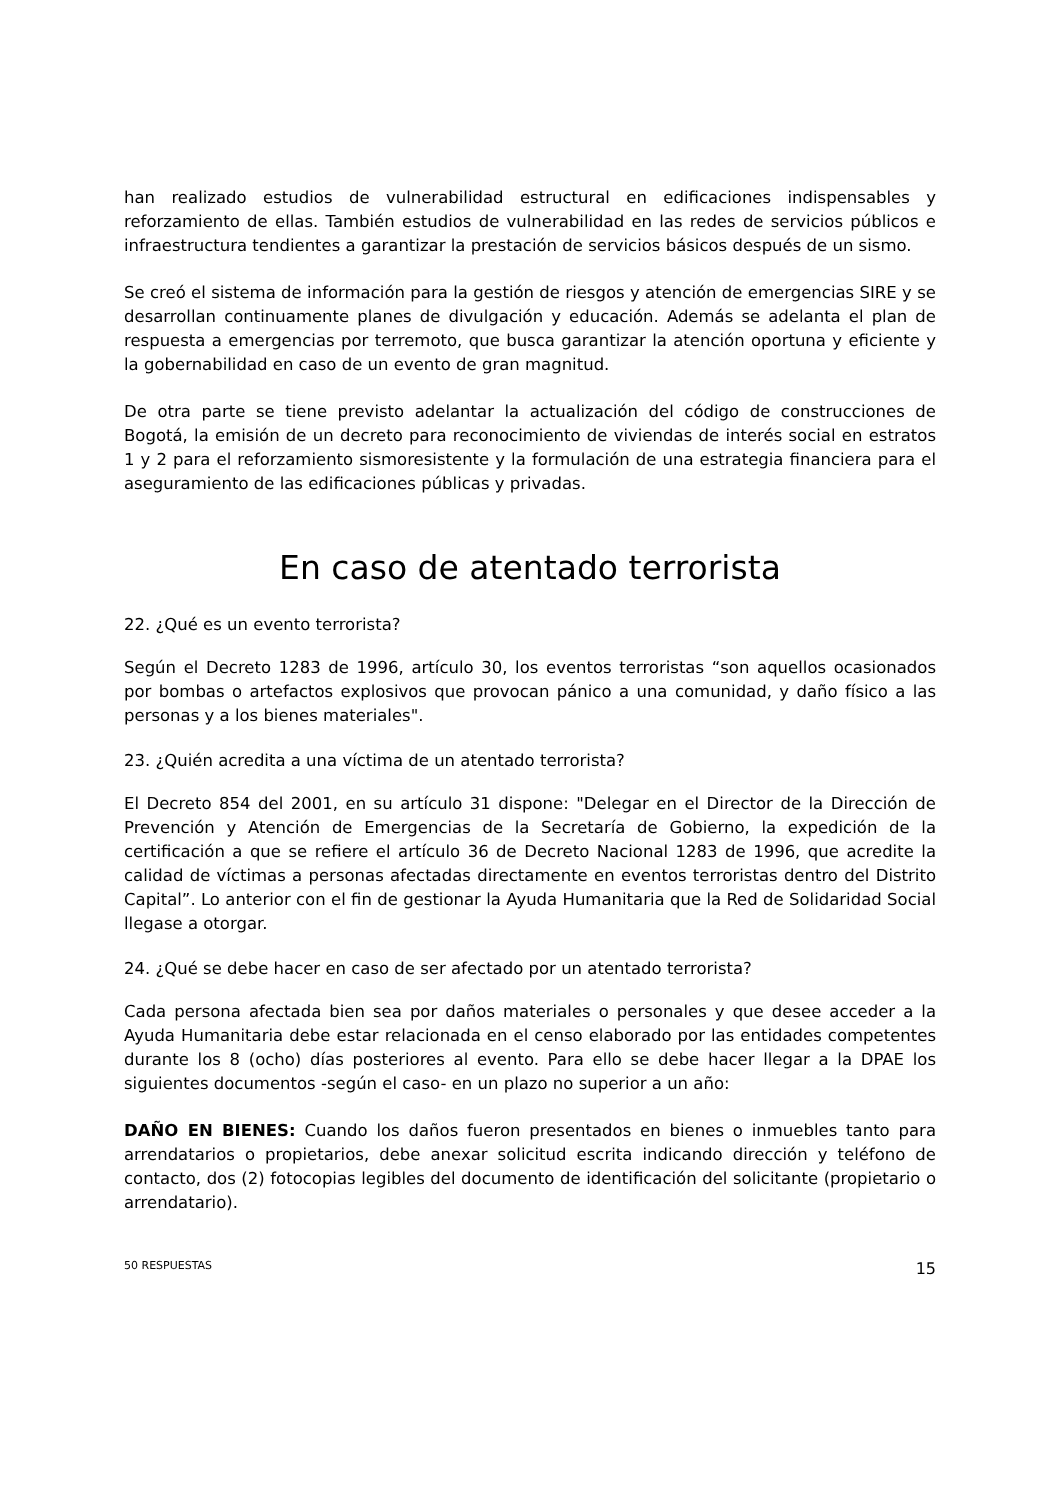han realizado estudios de vulnerabilidad estructural en edificaciones indispensables y reforzamiento de ellas. También estudios de vulnerabilidad en las redes de servicios públicos e infraestructura tendientes a garantizar la prestación de servicios básicos después de un sismo.
Se creó el sistema de información para la gestión de riesgos y atención de emergencias SIRE y se desarrollan continuamente planes de divulgación y educación. Además se adelanta el plan de respuesta a emergencias por terremoto, que busca garantizar la atención oportuna y eficiente y la gobernabilidad en caso de un evento de gran magnitud.
De otra parte se tiene previsto adelantar la actualización del código de construcciones de Bogotá, la emisión de un decreto para reconocimiento de viviendas de interés social en estratos 1 y 2 para el reforzamiento sismoresistente y la formulación de una estrategia financiera para el aseguramiento de las edificaciones públicas y privadas.
En caso de atentado terrorista
22. ¿Qué es un evento terrorista?
Según el Decreto 1283 de 1996, artículo 30, los eventos terroristas “son aquellos ocasionados por bombas o artefactos explosivos que provocan pánico a una comunidad, y daño físico a las personas y a los bienes materiales".
23. ¿Quién acredita a una víctima de un atentado terrorista?
El Decreto 854 del 2001, en su artículo 31 dispone: "Delegar en el Director de la Dirección de Prevención y Atención de Emergencias de la Secretaría de Gobierno, la expedición de la certificación a que se refiere el artículo 36 de Decreto Nacional 1283 de 1996, que acredite la calidad de víctimas a personas afectadas directamente en eventos terroristas dentro del Distrito Capital”. Lo anterior con el fin de gestionar la Ayuda Humanitaria que la Red de Solidaridad Social llegase a otorgar.
24. ¿Qué se debe hacer en caso de ser afectado por un atentado terrorista?
Cada persona afectada bien sea por daños materiales o personales y que desee acceder a la Ayuda Humanitaria debe estar relacionada en el censo elaborado por las entidades competentes durante los 8 (ocho) días posteriores al evento. Para ello se debe hacer llegar a la DPAE los siguientes documentos -según el caso- en un plazo no superior a un año:
DAÑO EN BIENES: Cuando los daños fueron presentados en bienes o inmuebles tanto para arrendatarios o propietarios, debe anexar solicitud escrita indicando dirección y teléfono de contacto, dos (2) fotocopias legibles del documento de identificación del solicitante (propietario o arrendatario).
50 RESPUESTAS 15